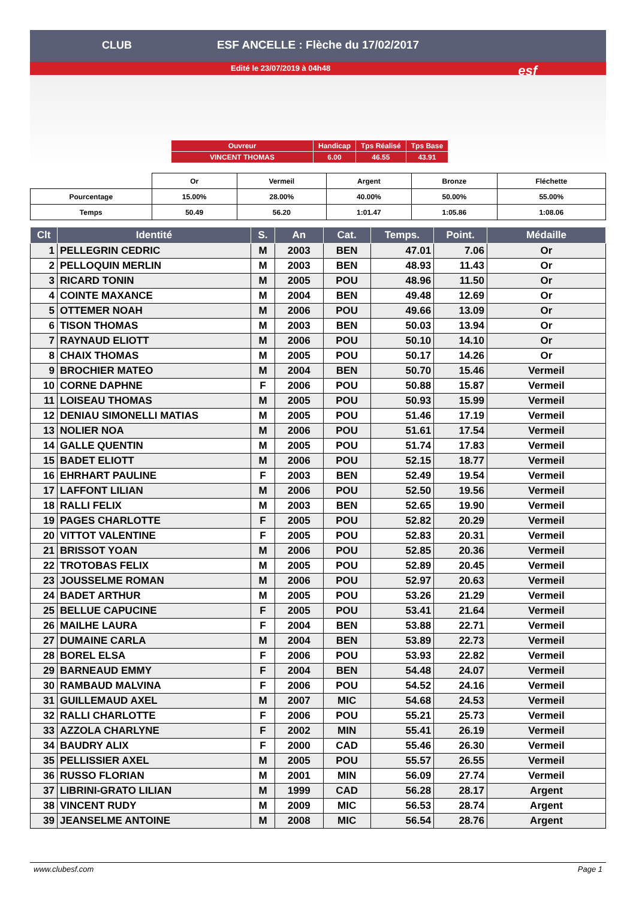ESF ANCELLE : Flèche du 17/02/2017
Edité le 23/07/2019 à 04h48
CLUB
esf
| Ouvreur | Handicap | Tps Réalisé | Tps Base |
| VINCENT THOMAS | 6.00 | 46.55 | 43.91 |
| | Or | Vermeil | Argent | Bronze | Fléchette |
| Pourcentage | 15.00% | 28.00% | 40.00% | 50.00% | 55.00% |
| Temps | 50.49 | 56.20 | 1:01.47 | 1:05.86 | 1:08.06 |
| Clt | Identité | S. | An | Cat. | Temps. | Point. | Médaille |
| --- | --- | --- | --- | --- | --- | --- | --- |
| 1 | PELLEGRIN CEDRIC | M | 2003 | BEN | 47.01 | 7.06 | Or |
| 2 | PELLOQUIN MERLIN | M | 2003 | BEN | 48.93 | 11.43 | Or |
| 3 | RICARD TONIN | M | 2005 | POU | 48.96 | 11.50 | Or |
| 4 | COINTE MAXANCE | M | 2004 | BEN | 49.48 | 12.69 | Or |
| 5 | OTTEMER NOAH | M | 2006 | POU | 49.66 | 13.09 | Or |
| 6 | TISON THOMAS | M | 2003 | BEN | 50.03 | 13.94 | Or |
| 7 | RAYNAUD ELIOTT | M | 2006 | POU | 50.10 | 14.10 | Or |
| 8 | CHAIX THOMAS | M | 2005 | POU | 50.17 | 14.26 | Or |
| 9 | BROCHIER MATEO | M | 2004 | BEN | 50.70 | 15.46 | Vermeil |
| 10 | CORNE DAPHNE | F | 2006 | POU | 50.88 | 15.87 | Vermeil |
| 11 | LOISEAU THOMAS | M | 2005 | POU | 50.93 | 15.99 | Vermeil |
| 12 | DENIAU SIMONELLI MATIAS | M | 2005 | POU | 51.46 | 17.19 | Vermeil |
| 13 | NOLIER NOA | M | 2006 | POU | 51.61 | 17.54 | Vermeil |
| 14 | GALLE QUENTIN | M | 2005 | POU | 51.74 | 17.83 | Vermeil |
| 15 | BADET ELIOTT | M | 2006 | POU | 52.15 | 18.77 | Vermeil |
| 16 | EHRHART PAULINE | F | 2003 | BEN | 52.49 | 19.54 | Vermeil |
| 17 | LAFFONT LILIAN | M | 2006 | POU | 52.50 | 19.56 | Vermeil |
| 18 | RALLI FELIX | M | 2003 | BEN | 52.65 | 19.90 | Vermeil |
| 19 | PAGES CHARLOTTE | F | 2005 | POU | 52.82 | 20.29 | Vermeil |
| 20 | VITTOT VALENTINE | F | 2005 | POU | 52.83 | 20.31 | Vermeil |
| 21 | BRISSOT YOAN | M | 2006 | POU | 52.85 | 20.36 | Vermeil |
| 22 | TROTOBAS FELIX | M | 2005 | POU | 52.89 | 20.45 | Vermeil |
| 23 | JOUSSELME ROMAN | M | 2006 | POU | 52.97 | 20.63 | Vermeil |
| 24 | BADET ARTHUR | M | 2005 | POU | 53.26 | 21.29 | Vermeil |
| 25 | BELLUE CAPUCINE | F | 2005 | POU | 53.41 | 21.64 | Vermeil |
| 26 | MAILHE LAURA | F | 2004 | BEN | 53.88 | 22.71 | Vermeil |
| 27 | DUMAINE CARLA | M | 2004 | BEN | 53.89 | 22.73 | Vermeil |
| 28 | BOREL ELSA | F | 2006 | POU | 53.93 | 22.82 | Vermeil |
| 29 | BARNEAUD EMMY | F | 2004 | BEN | 54.48 | 24.07 | Vermeil |
| 30 | RAMBAUD MALVINA | F | 2006 | POU | 54.52 | 24.16 | Vermeil |
| 31 | GUILLEMAUD AXEL | M | 2007 | MIC | 54.68 | 24.53 | Vermeil |
| 32 | RALLI CHARLOTTE | F | 2006 | POU | 55.21 | 25.73 | Vermeil |
| 33 | AZZOLA CHARLYNE | F | 2002 | MIN | 55.41 | 26.19 | Vermeil |
| 34 | BAUDRY ALIX | F | 2000 | CAD | 55.46 | 26.30 | Vermeil |
| 35 | PELLISSIER AXEL | M | 2005 | POU | 55.57 | 26.55 | Vermeil |
| 36 | RUSSO FLORIAN | M | 2001 | MIN | 56.09 | 27.74 | Vermeil |
| 37 | LIBRINI-GRATO LILIAN | M | 1999 | CAD | 56.28 | 28.17 | Argent |
| 38 | VINCENT RUDY | M | 2009 | MIC | 56.53 | 28.74 | Argent |
| 39 | JEANSELME ANTOINE | M | 2008 | MIC | 56.54 | 28.76 | Argent |
www.clubesf.com Page 1